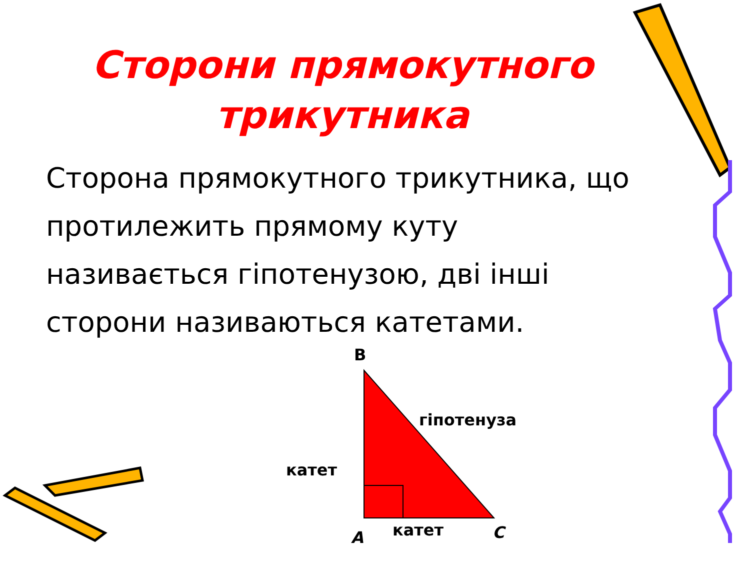Сторони прямокутного
трикутника
Сторона прямокутного трикутника, що протилежить прямому куту називається гіпотенузою, дві інші сторони називаються катетами.
B
гіпотенуза
катет
A катет C